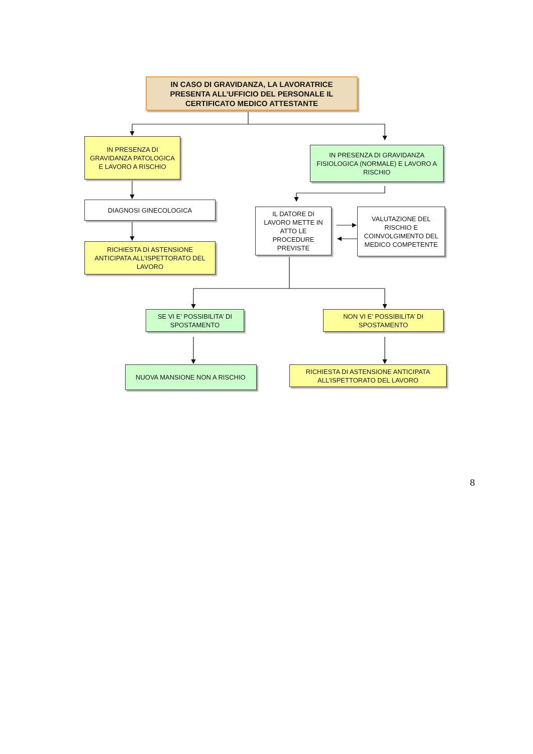IN CASO DI GRAVIDANZA, LA LAVORATRICE PRESENTA ALL’UFFICIO DEL PERSONALE IL CERTIFICATO MEDICO ATTESTANTE
IN PRESENZA DI GRAVIDANZA PATOLOGICA E LAVORO A RISCHIO
IN PRESENZA DI GRAVIDANZA FISIOLOGICA (NORMALE) E LAVORO A RISCHIO
DIAGNOSI GINECOLOGICA
RICHIESTA DI ASTENSIONE ANTICIPATA ALL’ISPETTORATO DEL LAVORO
IL DATORE DI LAVORO METTE IN ATTO LE PROCEDURE PREVISTE
VALUTAZIONE DEL RISCHIO E COINVOLGIMENTO DEL MEDICO COMPETENTE
SE VI E’ POSSIBILITA’ DI SPOSTAMENTO
NON VI E’ POSSIBILITA’ DI SPOSTAMENTO
NUOVA MANSIONE NON A RISCHIO
RICHIESTA DI ASTENSIONE ANTICIPATA ALL’ISPETTORATO DEL LAVORO
8